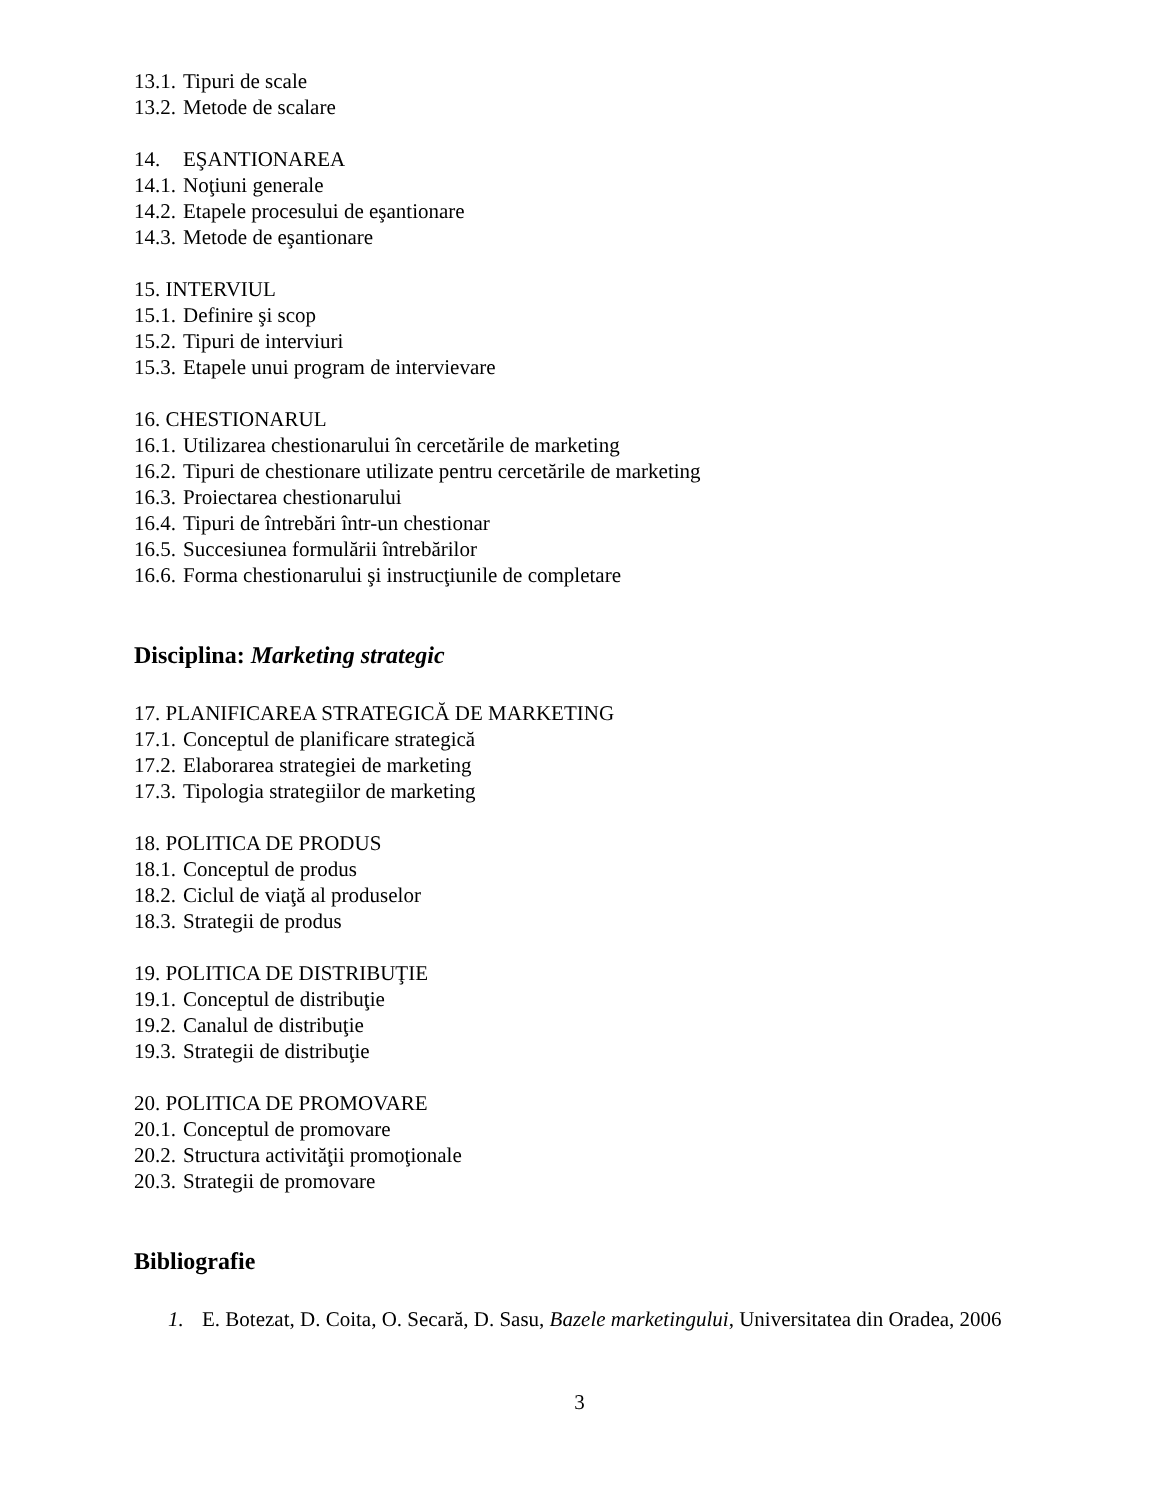13.1. Tipuri de scale
13.2. Metode de scalare
14. EŞANTIONAREA
14.1. Noţiuni generale
14.2. Etapele procesului de eşantionare
14.3. Metode de eşantionare
15. INTERVIUL
15.1. Definire şi scop
15.2. Tipuri de interviuri
15.3. Etapele unui program de intervievare
16. CHESTIONARUL
16.1. Utilizarea chestionarului în cercetările de marketing
16.2. Tipuri de chestionare utilizate pentru cercetările de marketing
16.3. Proiectarea chestionarului
16.4. Tipuri de întrebări într-un chestionar
16.5. Succesiunea formulării întrebărilor
16.6. Forma chestionarului şi instrucţiunile de completare
Disciplina: Marketing strategic
17. PLANIFICAREA STRATEGICĂ DE MARKETING
17.1. Conceptul de planificare strategică
17.2. Elaborarea strategiei de marketing
17.3. Tipologia strategiilor de marketing
18. POLITICA DE PRODUS
18.1. Conceptul de produs
18.2. Ciclul de viaţă al produselor
18.3. Strategii de produs
19. POLITICA DE DISTRIBUŢIE
19.1. Conceptul de distribuţie
19.2. Canalul de distribuţie
19.3. Strategii de distribuţie
20. POLITICA DE PROMOVARE
20.1. Conceptul de promovare
20.2. Structura activităţii promoţionale
20.3. Strategii de promovare
Bibliografie
1. E. Botezat, D. Coita, O. Secară, D. Sasu, Bazele marketingului, Universitatea din Oradea, 2006
3